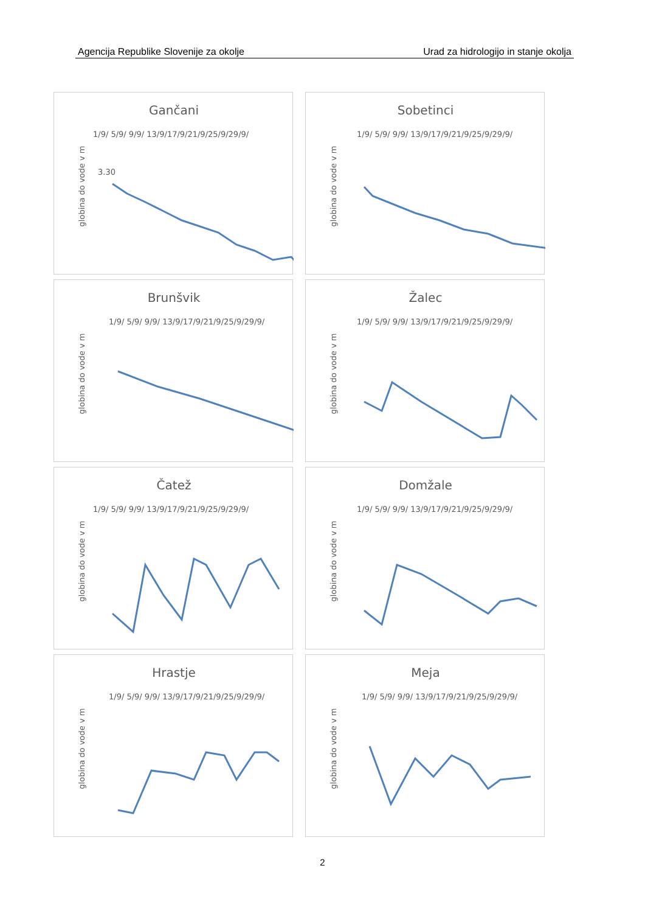Agencija Republike Slovenije za okolje Urad za hidrologijo in stanje okolja
Gančani
1/9/ 5/9/ 9/9/ 13/9/17/9/21/9/25/9/29/9/
globina do vode v m
3.30
Sobetinci
1/9/ 5/9/ 9/9/ 13/9/17/9/21/9/25/9/29/9/
globina do vode v m
Brunšvik
1/9/ 5/9/ 9/9/ 13/9/17/9/21/9/25/9/29/9/
globina do vode v m
Žalec
1/9/ 5/9/ 9/9/ 13/9/17/9/21/9/25/9/29/9/
globina do vode v m
Čatež
1/9/ 5/9/ 9/9/ 13/9/17/9/21/9/25/9/29/9/
globina do vode v m
Domžale
1/9/ 5/9/ 9/9/ 13/9/17/9/21/9/25/9/29/9/
globina do vode v m
Hrastje
1/9/ 5/9/ 9/9/ 13/9/17/9/21/9/25/9/29/9/
globina do vode v m
Meja
1/9/ 5/9/ 9/9/ 13/9/17/9/21/9/25/9/29/9/
globina do vode v m
2